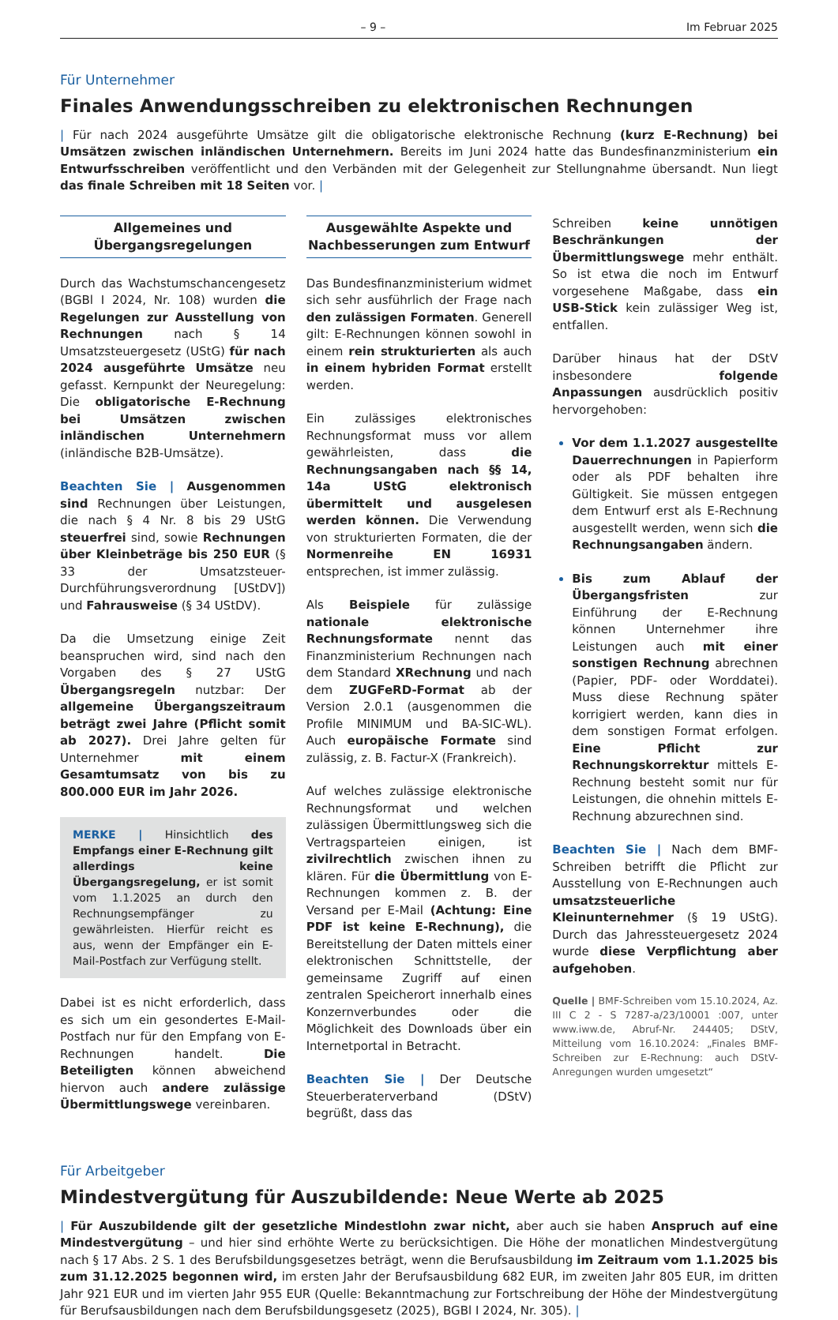– 9 – Im Februar 2025
Für Unternehmer
Finales Anwendungsschreiben zu elektronischen Rechnungen
| Für nach 2024 ausgeführte Umsätze gilt die obligatorische elektronische Rechnung (kurz E-Rechnung) bei Umsätzen zwischen inländischen Unternehmern. Bereits im Juni 2024 hatte das Bundesfinanzministerium ein Entwurfsschreiben veröffentlicht und den Verbänden mit der Gelegenheit zur Stellungnahme übersandt. Nun liegt das finale Schreiben mit 18 Seiten vor. |
Allgemeines und
Übergangsregelungen
Durch das Wachstumschancengesetz (BGBl I 2024, Nr. 108) wurden die Regelungen zur Ausstellung von Rechnungen nach § 14 Umsatzsteuergesetz (UStG) für nach 2024 ausgeführte Umsätze neu gefasst. Kernpunkt der Neuregelung: Die obligatorische E-Rechnung bei Umsätzen zwischen inländischen Unternehmern (inländische B2B-Umsätze).
Beachten Sie | Ausgenommen sind Rechnungen über Leistungen, die nach § 4 Nr. 8 bis 29 UStG steuerfrei sind, sowie Rechnungen über Kleinbeträge bis 250 EUR (§ 33 der Umsatzsteuer-Durchführungsverordnung [UStDV]) und Fahrausweise (§ 34 UStDV).
Da die Umsetzung einige Zeit beanspruchen wird, sind nach den Vorgaben des § 27 UStG Übergangsregeln nutzbar: Der allgemeine Übergangszeitraum beträgt zwei Jahre (Pflicht somit ab 2027). Drei Jahre gelten für Unternehmer mit einem Gesamtumsatz von bis zu 800.000 EUR im Jahr 2026.
MERKE | Hinsichtlich des Empfangs einer E-Rechnung gilt allerdings keine Übergangsregelung, er ist somit vom 1.1.2025 an durch den Rechnungsempfänger zu gewährleisten. Hierfür reicht es aus, wenn der Empfänger ein E-Mail-Postfach zur Verfügung stellt.
Dabei ist es nicht erforderlich, dass es sich um ein gesondertes E-Mail-Postfach nur für den Empfang von E-Rechnungen handelt. Die Beteiligten können abweichend hiervon auch andere zulässige Übermittlungswege vereinbaren.
Ausgewählte Aspekte und
Nachbesserungen zum Entwurf
Das Bundesfinanzministerium widmet sich sehr ausführlich der Frage nach den zulässigen Formaten. Generell gilt: E-Rechnungen können sowohl in einem rein strukturierten als auch in einem hybriden Format erstellt werden.
Ein zulässiges elektronisches Rechnungsformat muss vor allem gewährleisten, dass die Rechnungsangaben nach §§ 14, 14a UStG elektronisch übermittelt und ausgelesen werden können. Die Verwendung von strukturierten Formaten, die der Normenreihe EN 16931 entsprechen, ist immer zulässig.
Als Beispiele für zulässige nationale elektronische Rechnungsformate nennt das Finanzministerium Rechnungen nach dem Standard XRechnung und nach dem ZUGFeRD-Format ab der Version 2.0.1 (ausgenommen die Profile MINIMUM und BA-SIC-WL). Auch europäische Formate sind zulässig, z. B. Factur-X (Frankreich).
Auf welches zulässige elektronische Rechnungsformat und welchen zulässigen Übermittlungsweg sich die Vertragsparteien einigen, ist zivilrechtlich zwischen ihnen zu klären. Für die Übermittlung von E-Rechnungen kommen z. B. der Versand per E-Mail (Achtung: Eine PDF ist keine E-Rechnung), die Bereitstellung der Daten mittels einer elektronischen Schnittstelle, der gemeinsame Zugriff auf einen zentralen Speicherort innerhalb eines Konzernverbundes oder die Möglichkeit des Downloads über ein Internetportal in Betracht.
Beachten Sie | Der Deutsche Steuerberaterverband (DStV) begrüßt, dass das
Schreiben keine unnötigen Beschränkungen der Übermittlungswege mehr enthält. So ist etwa die noch im Entwurf vorgesehene Maßgabe, dass ein USB-Stick kein zulässiger Weg ist, entfallen.
Darüber hinaus hat der DStV insbesondere folgende Anpassungen ausdrücklich positiv hervorgehoben:
Vor dem 1.1.2027 ausgestellte Dauerrechnungen in Papierform oder als PDF behalten ihre Gültigkeit. Sie müssen entgegen dem Entwurf erst als E-Rechnung ausgestellt werden, wenn sich die Rechnungsangaben ändern.
Bis zum Ablauf der Übergangsfristen zur Einführung der E-Rechnung können Unternehmer ihre Leistungen auch mit einer sonstigen Rechnung abrechnen (Papier, PDF- oder Worddatei). Muss diese Rechnung später korrigiert werden, kann dies in dem sonstigen Format erfolgen. Eine Pflicht zur Rechnungskorrektur mittels E-Rechnung besteht somit nur für Leistungen, die ohnehin mittels E-Rechnung abzurechnen sind.
Beachten Sie | Nach dem BMF-Schreiben betrifft die Pflicht zur Ausstellung von E-Rechnungen auch umsatzsteuerliche Kleinunternehmer (§ 19 UStG). Durch das Jahressteuergesetz 2024 wurde diese Verpflichtung aber aufgehoben.
Quelle | BMF-Schreiben vom 15.10.2024, Az. III C 2 - S 7287-a/23/10001 :007, unter www.iww.de, Abruf-Nr. 244405; DStV, Mitteilung vom 16.10.2024: „Finales BMF-Schreiben zur E-Rechnung: auch DStV-Anregungen wurden umgesetzt“
Für Arbeitgeber
Mindestvergütung für Auszubildende: Neue Werte ab 2025
| Für Auszubildende gilt der gesetzliche Mindestlohn zwar nicht, aber auch sie haben Anspruch auf eine Mindestvergütung – und hier sind erhöhte Werte zu berücksichtigen. Die Höhe der monatlichen Mindestvergütung nach § 17 Abs. 2 S. 1 des Berufsbildungsgesetzes beträgt, wenn die Berufsausbildung im Zeitraum vom 1.1.2025 bis zum 31.12.2025 begonnen wird, im ersten Jahr der Berufsausbildung 682 EUR, im zweiten Jahr 805 EUR, im dritten Jahr 921 EUR und im vierten Jahr 955 EUR (Quelle: Bekanntmachung zur Fortschreibung der Höhe der Mindestvergütung für Berufsausbildungen nach dem Berufsbildungsgesetz (2025), BGBl I 2024, Nr. 305). |